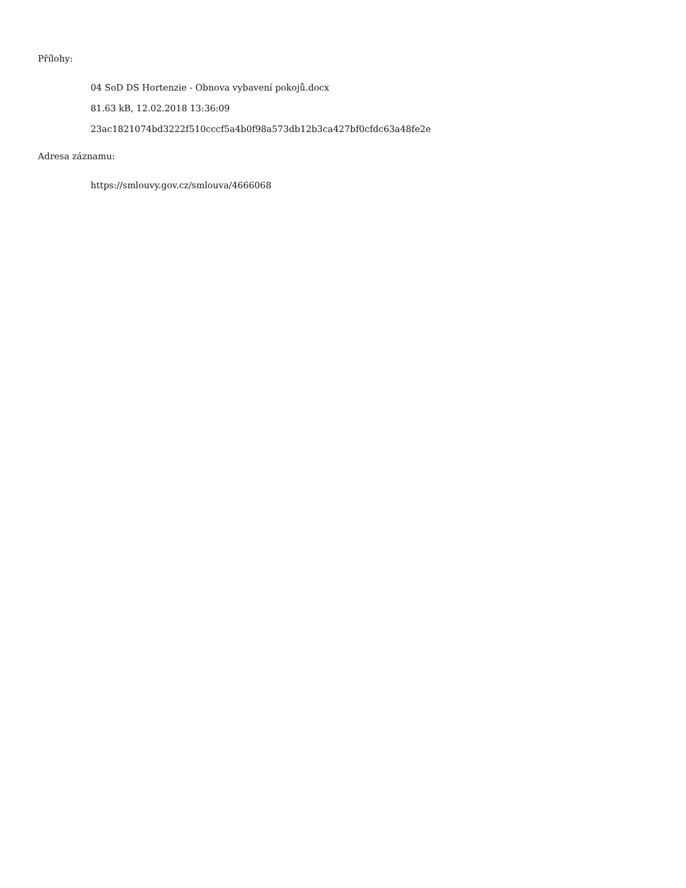Přílohy:
04 SoD DS Hortenzie - Obnova vybavení pokojů.docx
81.63 kB, 12.02.2018 13:36:09
23ac1821074bd3222f510cccf5a4b0f98a573db12b3ca427bf0cfdc63a48fe2e
Adresa záznamu:
https://smlouvy.gov.cz/smlouva/4666068